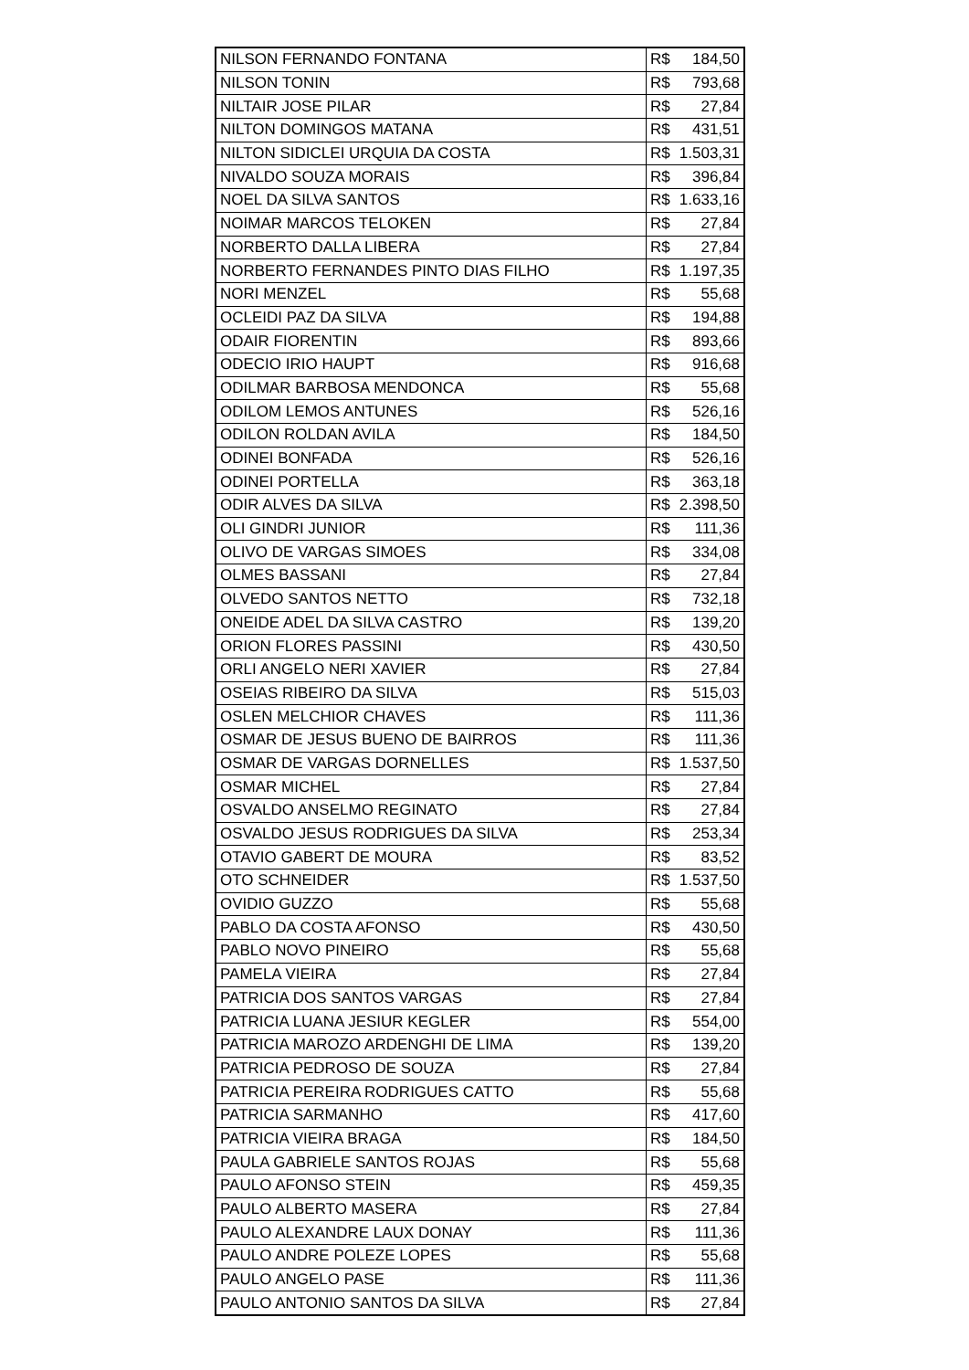| NILSON FERNANDO FONTANA | R$ 184,50 |
| NILSON TONIN | R$ 793,68 |
| NILTAIR JOSE PILAR | R$ 27,84 |
| NILTON DOMINGOS MATANA | R$ 431,51 |
| NILTON SIDICLEI URQUIA DA COSTA | R$ 1.503,31 |
| NIVALDO SOUZA MORAIS | R$ 396,84 |
| NOEL DA SILVA SANTOS | R$ 1.633,16 |
| NOIMAR MARCOS TELOKEN | R$ 27,84 |
| NORBERTO DALLA LIBERA | R$ 27,84 |
| NORBERTO FERNANDES PINTO DIAS FILHO | R$ 1.197,35 |
| NORI MENZEL | R$ 55,68 |
| OCLEIDI PAZ DA SILVA | R$ 194,88 |
| ODAIR FIORENTIN | R$ 893,66 |
| ODECIO IRIO HAUPT | R$ 916,68 |
| ODILMAR BARBOSA MENDONCA | R$ 55,68 |
| ODILOM LEMOS ANTUNES | R$ 526,16 |
| ODILON ROLDAN AVILA | R$ 184,50 |
| ODINEI BONFADA | R$ 526,16 |
| ODINEI PORTELLA | R$ 363,18 |
| ODIR ALVES DA SILVA | R$ 2.398,50 |
| OLI GINDRI JUNIOR | R$ 111,36 |
| OLIVO DE VARGAS SIMOES | R$ 334,08 |
| OLMES BASSANI | R$ 27,84 |
| OLVEDO SANTOS NETTO | R$ 732,18 |
| ONEIDE ADEL DA SILVA CASTRO | R$ 139,20 |
| ORION FLORES PASSINI | R$ 430,50 |
| ORLI ANGELO NERI XAVIER | R$ 27,84 |
| OSEIAS RIBEIRO DA SILVA | R$ 515,03 |
| OSLEN MELCHIOR CHAVES | R$ 111,36 |
| OSMAR DE JESUS BUENO DE BAIRROS | R$ 111,36 |
| OSMAR DE VARGAS DORNELLES | R$ 1.537,50 |
| OSMAR MICHEL | R$ 27,84 |
| OSVALDO ANSELMO REGINATO | R$ 27,84 |
| OSVALDO JESUS RODRIGUES DA SILVA | R$ 253,34 |
| OTAVIO GABERT DE MOURA | R$ 83,52 |
| OTO SCHNEIDER | R$ 1.537,50 |
| OVIDIO GUZZO | R$ 55,68 |
| PABLO DA COSTA AFONSO | R$ 430,50 |
| PABLO NOVO PINEIRO | R$ 55,68 |
| PAMELA VIEIRA | R$ 27,84 |
| PATRICIA DOS SANTOS VARGAS | R$ 27,84 |
| PATRICIA LUANA JESIUR KEGLER | R$ 554,00 |
| PATRICIA MAROZO ARDENGHI DE LIMA | R$ 139,20 |
| PATRICIA PEDROSO DE SOUZA | R$ 27,84 |
| PATRICIA PEREIRA RODRIGUES CATTO | R$ 55,68 |
| PATRICIA SARMANHO | R$ 417,60 |
| PATRICIA VIEIRA BRAGA | R$ 184,50 |
| PAULA GABRIELE SANTOS ROJAS | R$ 55,68 |
| PAULO AFONSO STEIN | R$ 459,35 |
| PAULO ALBERTO MASERA | R$ 27,84 |
| PAULO ALEXANDRE LAUX DONAY | R$ 111,36 |
| PAULO ANDRE POLEZE LOPES | R$ 55,68 |
| PAULO ANGELO PASE | R$ 111,36 |
| PAULO ANTONIO SANTOS DA SILVA | R$ 27,84 |